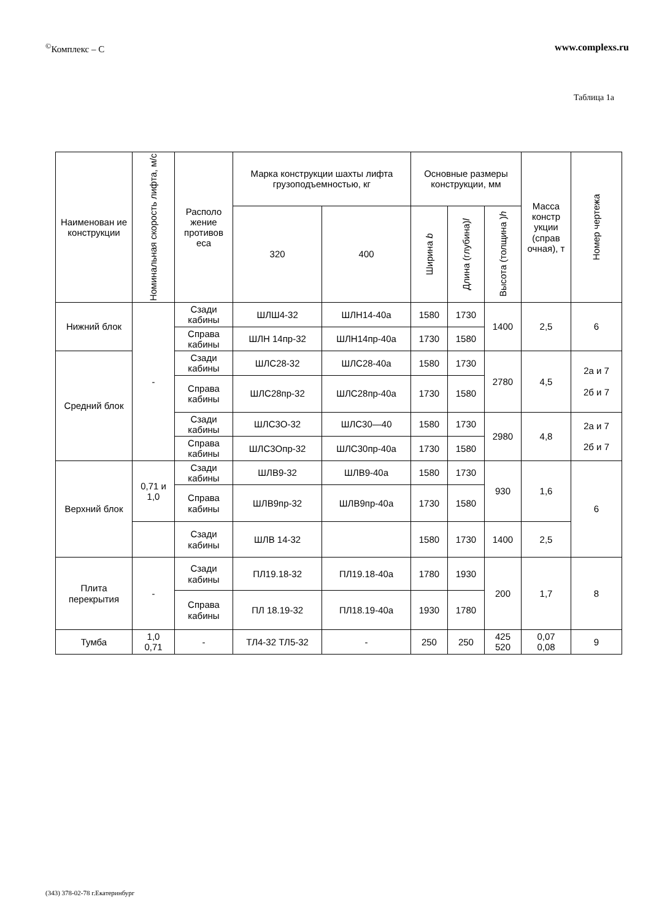<sup>©</sup>Комплекс – С www.complexs.ru
Таблица 1а
| Наименован ие конструкции | Номинальная скорость лифта, м/с | Располо жение противов еса | Марка конструкции шахты лифта грузоподъемностью, кг | | Основные размеры конструкции, мм | | | Масса констр укции (справ очная), т | Номер чертежа |
| --- | --- | --- | --- | --- | --- | --- | --- | --- | --- |
| | | | 320 | 400 | Ширина b | Длина (глубина) l | Высота (толщина ) h | | |
| Нижний блок | - | Сзади кабины | ШЛШ4-32 | ШЛН14-40а | 1580 | 1730 | 1400 | 2,5 | 6 |
| | | Справа кабины | ШЛН 14пр-32 | ШЛН14пр-40а | 1730 | 1580 | | | |
| Средний блок | | Сзади кабины | ШЛС28-32 | ШЛС28-40а | 1580 | 1730 | 2780 | 4,5 | 2а и 7 2б и 7 |
| | | Справа кабины | ШЛС28пр-32 | ШЛС28пр-40а | 1730 | 1580 | | | |
| | | Сзади кабины | ШЛС3О-32 | ШЛС30—40 | 1580 | 1730 | 2980 | 4,8 | 2а и 7 2б и 7 |
| | | Справа кабины | ШЛС3Опр-32 | ШЛС30пр-40а | 1730 | 1580 | | | |
| Верхний блок | 0,71 и 1,0 | Сзади кабины | ШЛВ9-32 | ШЛВ9-40а | 1580 | 1730 | 930 | 1,6 | 6 |
| | | Справа кабины | ШЛВ9пр-32 | ШЛВ9пр-40а | 1730 | 1580 | | | |
| | | Сзади кабины | ШЛВ 14-32 | | 1580 | 1730 | 1400 | 2,5 | |
| Плита перекрытия | - | Сзади кабины | ПЛ19.18-32 | ПЛ19.18-40а | 1780 | 1930 | 200 | 1,7 | 8 |
| | | Справа кабины | ПЛ 18.19-32 | ПЛ18.19-40а | 1930 | 1780 | | | |
| Тумба | 1,0 0,71 | - | ТЛ4-32 ТЛ5-32 | - | 250 | 250 | 425 520 | 0,07 0,08 | 9 |
(343) 378-02-78 г.Екатеринбург